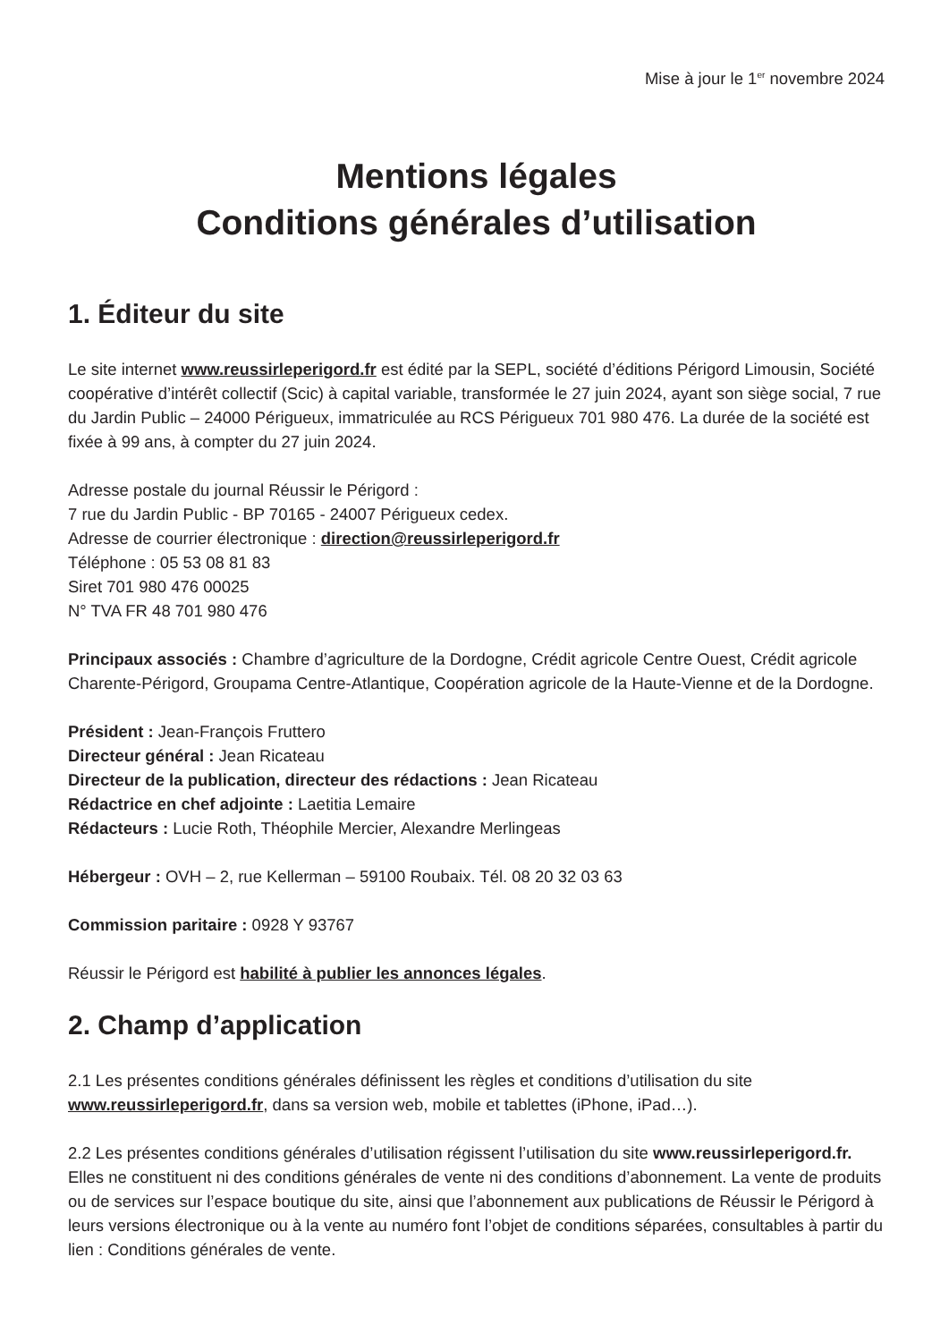Mise à jour le 1<sup>er</sup> novembre 2024
Mentions légales
Conditions générales d’utilisation
1. Éditeur du site
Le site internet www.reussirleperigord.fr est édité par la SEPL, société d’éditions Périgord Limousin, Société coopérative d’intérêt collectif (Scic) à capital variable, transformée le 27 juin 2024, ayant son siège social, 7 rue du Jardin Public – 24000 Périgueux, immatriculée au RCS Périgueux 701 980 476. La durée de la société est fixée à 99 ans, à compter du 27 juin 2024.
Adresse postale du journal Réussir le Périgord :
7 rue du Jardin Public - BP 70165 - 24007 Périgueux cedex.
Adresse de courrier électronique : direction@reussirleperigord.fr
Téléphone : 05 53 08 81 83
Siret 701 980 476 00025
N° TVA FR 48 701 980 476
Principaux associés : Chambre d’agriculture de la Dordogne, Crédit agricole Centre Ouest, Crédit agricole Charente-Périgord, Groupama Centre-Atlantique, Coopération agricole de la Haute-Vienne et de la Dordogne.
Président : Jean-François Fruttero
Directeur général : Jean Ricateau
Directeur de la publication, directeur des rédactions : Jean Ricateau
Rédactrice en chef adjointe : Laetitia Lemaire
Rédacteurs : Lucie Roth, Théophile Mercier, Alexandre Merlingeas
Hébergeur : OVH – 2, rue Kellerman – 59100 Roubaix. Tél. 08 20 32 03 63
Commission paritaire : 0928 Y 93767
Réussir le Périgord est habilité à publier les annonces légales.
2. Champ d’application
2.1 Les présentes conditions générales définissent les règles et conditions d’utilisation du site www.reussirleperigord.fr, dans sa version web, mobile et tablettes (iPhone, iPad…).
2.2 Les présentes conditions générales d’utilisation régissent l’utilisation du site www.reussirleperigord.fr. Elles ne constituent ni des conditions générales de vente ni des conditions d’abonnement. La vente de produits ou de services sur l’espace boutique du site, ainsi que l’abonnement aux publications de Réussir le Périgord à leurs versions électronique ou à la vente au numéro font l’objet de conditions séparées, consultables à partir du lien : Conditions générales de vente.